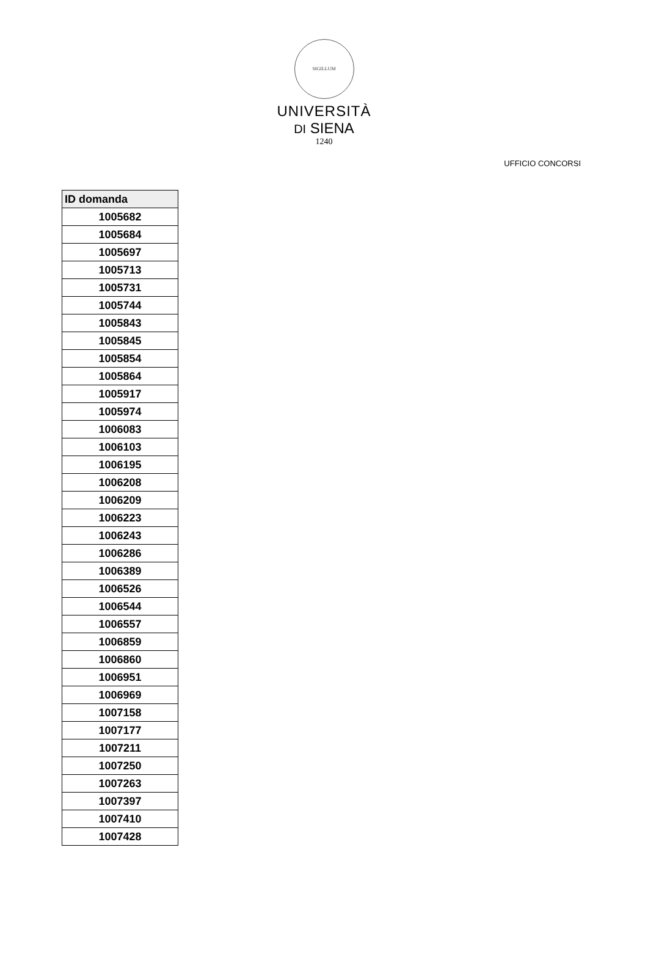SIGILLUM
UNIVERSITÀ
DI SIENA
1240
UFFICIO CONCORSI
| ID domanda |
| --- |
| 1005682 |
| 1005684 |
| 1005697 |
| 1005713 |
| 1005731 |
| 1005744 |
| 1005843 |
| 1005845 |
| 1005854 |
| 1005864 |
| 1005917 |
| 1005974 |
| 1006083 |
| 1006103 |
| 1006195 |
| 1006208 |
| 1006209 |
| 1006223 |
| 1006243 |
| 1006286 |
| 1006389 |
| 1006526 |
| 1006544 |
| 1006557 |
| 1006859 |
| 1006860 |
| 1006951 |
| 1006969 |
| 1007158 |
| 1007177 |
| 1007211 |
| 1007250 |
| 1007263 |
| 1007397 |
| 1007410 |
| 1007428 |